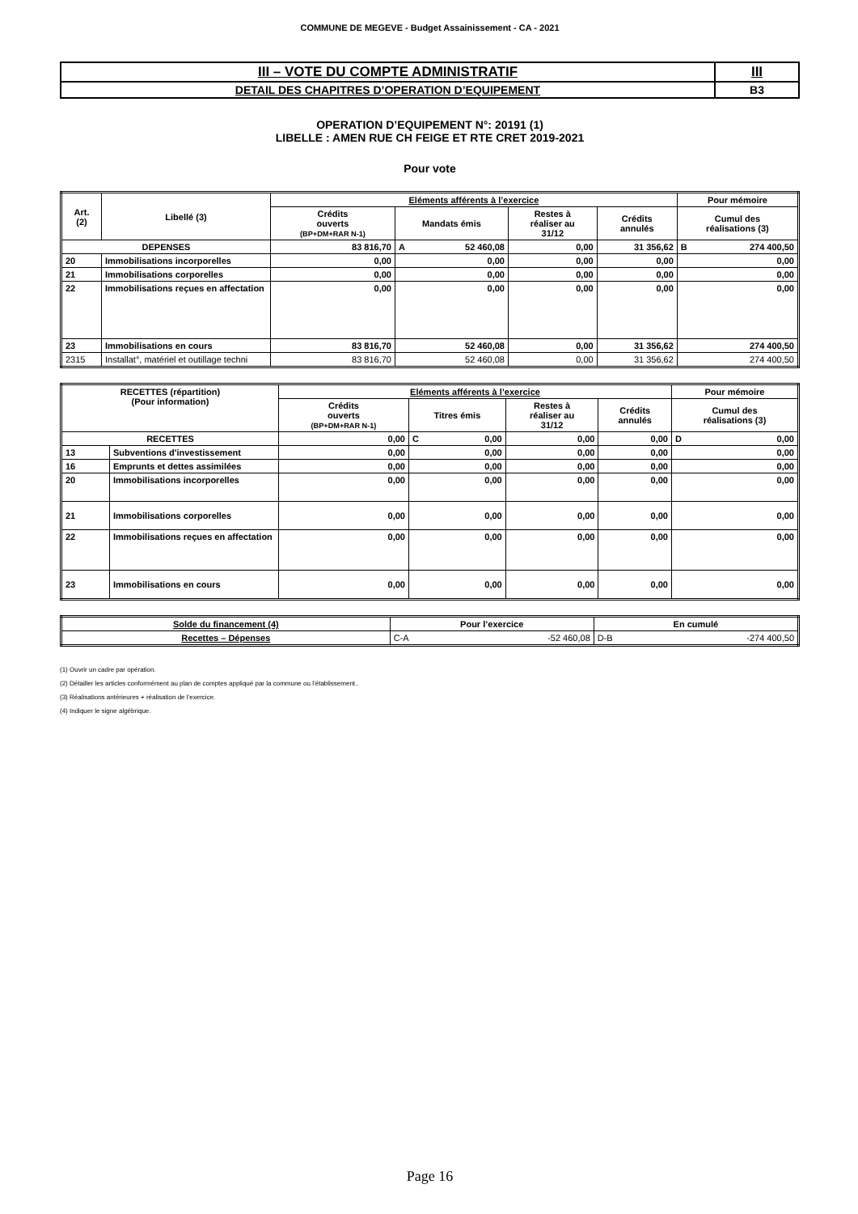COMMUNE DE MEGEVE - Budget Assainissement - CA - 2021
| III – VOTE DU COMPTE ADMINISTRATIF | III |
| DETAIL DES CHAPITRES D’OPERATION D’EQUIPEMENT | B3 |
OPERATION D’EQUIPEMENT N°: 20191 (1)
LIBELLE : AMEN RUE CH FEIGE ET RTE CRET 2019-2021
Pour vote
| Art. (2) | Libellé (3) | Eléments afférents à l’exercice | | | | Pour mémoire |
| --- | --- | --- | --- | --- | --- | --- |
| | | Crédits ouverts (BP+DM+RAR N-1) | Mandats émis | Restes à réaliser au 31/12 | Crédits annulés | Cumul des réalisations (3) |
| DEPENSES | | 83 816,70 | A 52 460,08 | 0,00 | 31 356,62 | B 274 400,50 |
| 20 | Immobilisations incorporelles | 0,00 | 0,00 | 0,00 | 0,00 | 0,00 |
| 21 | Immobilisations corporelles | 0,00 | 0,00 | 0,00 | 0,00 | 0,00 |
| 22 | Immobilisations reçues en affectation | 0,00 | 0,00 | 0,00 | 0,00 | 0,00 |
| 23 | Immobilisations en cours | 83 816,70 | 52 460,08 | 0,00 | 31 356,62 | 274 400,50 |
| 2315 | Installat°, matériel et outillage techni | 83 816,70 | 52 460,08 | 0,00 | 31 356,62 | 274 400,50 |
| RECETTES (répartition) (Pour information) | | Eléments afférents à l’exercice | | | | Pour mémoire |
| --- | --- | --- | --- | --- | --- | --- |
| | | Crédits ouverts (BP+DM+RAR N-1) | Titres émis | Restes à réaliser au 31/12 | Crédits annulés | Cumul des réalisations (3) |
| RECETTES | | 0,00 | C 0,00 | 0,00 | 0,00 | D 0,00 |
| 13 | Subventions d'investissement | 0,00 | 0,00 | 0,00 | 0,00 | 0,00 |
| 16 | Emprunts et dettes assimilées | 0,00 | 0,00 | 0,00 | 0,00 | 0,00 |
| 20 | Immobilisations incorporelles | 0,00 | 0,00 | 0,00 | 0,00 | 0,00 |
| 21 | Immobilisations corporelles | 0,00 | 0,00 | 0,00 | 0,00 | 0,00 |
| 22 | Immobilisations reçues en affectation | 0,00 | 0,00 | 0,00 | 0,00 | 0,00 |
| 23 | Immobilisations en cours | 0,00 | 0,00 | 0,00 | 0,00 | 0,00 |
| Solde du financement (4) | Pour l’exercice | En cumulé |
| --- | --- | --- |
| Recettes – Dépenses | C-A -52 460,08 | D-B -274 400,50 |
(1) Ouvrir un cadre par opération.
(2) Détailler les articles conformément au plan de comptes appliqué par la commune ou l’établissement..
(3) Réalisations antérieures + réalisation de l’exercice.
(4) Indiquer le signe algébrique.
Page 16